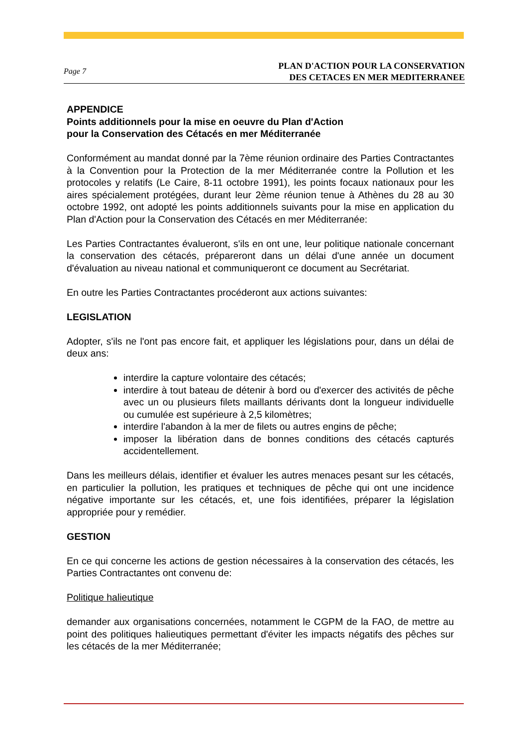Page 7 PLAN D'ACTION POUR LA CONSERVATION
DES CETACES EN MER MEDITERRANEE
APPENDICE
Points additionnels pour la mise en oeuvre du Plan d'Action
pour la Conservation des Cétacés en mer Méditerranée
Conformément au mandat donné par la 7ème réunion ordinaire des Parties Contractantes à la Convention pour la Protection de la mer Méditerranée contre la Pollution et les protocoles y relatifs (Le Caire, 8-11 octobre 1991), les points focaux nationaux pour les aires spécialement protégées, durant leur 2ème réunion tenue à Athènes du 28 au 30 octobre 1992, ont adopté les points additionnels suivants pour la mise en application du Plan d'Action pour la Conservation des Cétacés en mer Méditerranée:
Les Parties Contractantes évalueront, s'ils en ont une, leur politique nationale concernant la conservation des cétacés, prépareront dans un délai d'une année un document d'évaluation au niveau national et communiqueront ce document au Secrétariat.
En outre les Parties Contractantes procéderont aux actions suivantes:
LEGISLATION
Adopter, s'ils ne l'ont pas encore fait, et appliquer les législations pour, dans un délai de deux ans:
interdire la capture volontaire des cétacés;
interdire à tout bateau de détenir à bord ou d'exercer des activités de pêche avec un ou plusieurs filets maillants dérivants dont la longueur individuelle ou cumulée est supérieure à 2,5 kilomètres;
interdire l'abandon à la mer de filets ou autres engins de pêche;
imposer la libération dans de bonnes conditions des cétacés capturés accidentellement.
Dans les meilleurs délais, identifier et évaluer les autres menaces pesant sur les cétacés, en particulier la pollution, les pratiques et techniques de pêche qui ont une incidence négative importante sur les cétacés, et, une fois identifiées, préparer la législation appropriée pour y remédier.
GESTION
En ce qui concerne les actions de gestion nécessaires à la conservation des cétacés, les Parties Contractantes ont convenu de:
Politique halieutique
demander aux organisations concernées, notamment le CGPM de la FAO, de mettre au point des politiques halieutiques permettant d'éviter les impacts négatifs des pêches sur les cétacés de la mer Méditerranée;